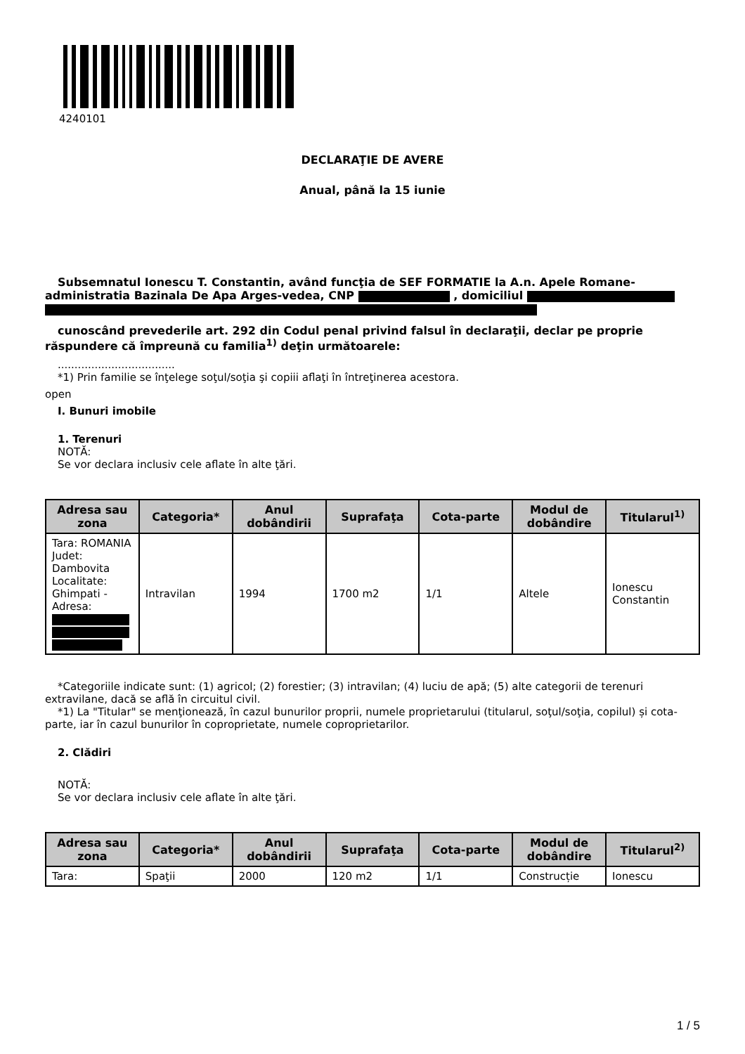4240101
DECLARAŢIE DE AVERE
Anual, până la 15 iunie
Subsemnatul Ionescu T. Constantin, având funcţia de SEF FORMATIE la A.n. Apele Romane-administratia Bazinala De Apa Arges-vedea, CNP , domiciliul
cunoscând prevederile art. 292 din Codul penal privind falsul în declaraţii, declar pe proprie răspundere că împreună cu familia<sup>1)</sup> deţin următoarele:
...................................
*1) Prin familie se înţelege soţul/soţia şi copiii aflaţi în întreţinerea acestora.
open
I. Bunuri imobile
1. Terenuri
NOTĂ:
Se vor declara inclusiv cele aflate în alte ţări.
| Adresa sau zona | Categoria* | Anul dobândirii | Suprafaţa | Cota-parte | Modul de dobândire | Titularul<sup>1)</sup> |
| --- | --- | --- | --- | --- | --- | --- |
| Tara: ROMANIA Judet: Dambovita Localitate: Ghimpati - Adresa: | Intravilan | 1994 | 1700 m2 | 1/1 | Altele | Ionescu Constantin |
*Categoriile indicate sunt: (1) agricol; (2) forestier; (3) intravilan; (4) luciu de apă; (5) alte categorii de terenuri extravilane, dacă se află în circuitul civil.
*1) La "Titular" se menţionează, în cazul bunurilor proprii, numele proprietarului (titularul, soţul/soţia, copilul) și cota-parte, iar în cazul bunurilor în coproprietate, numele coproprietarilor.
2. Clădiri
NOTĂ:
Se vor declara inclusiv cele aflate în alte ţări.
| Adresa sau zona | Categoria* | Anul dobândirii | Suprafaţa | Cota-parte | Modul de dobândire | Titularul<sup>2)</sup> |
| --- | --- | --- | --- | --- | --- | --- |
| Tara: | Spaţii | 2000 | 120 m2 | 1/1 | Construcție | Ionescu |
1 / 5